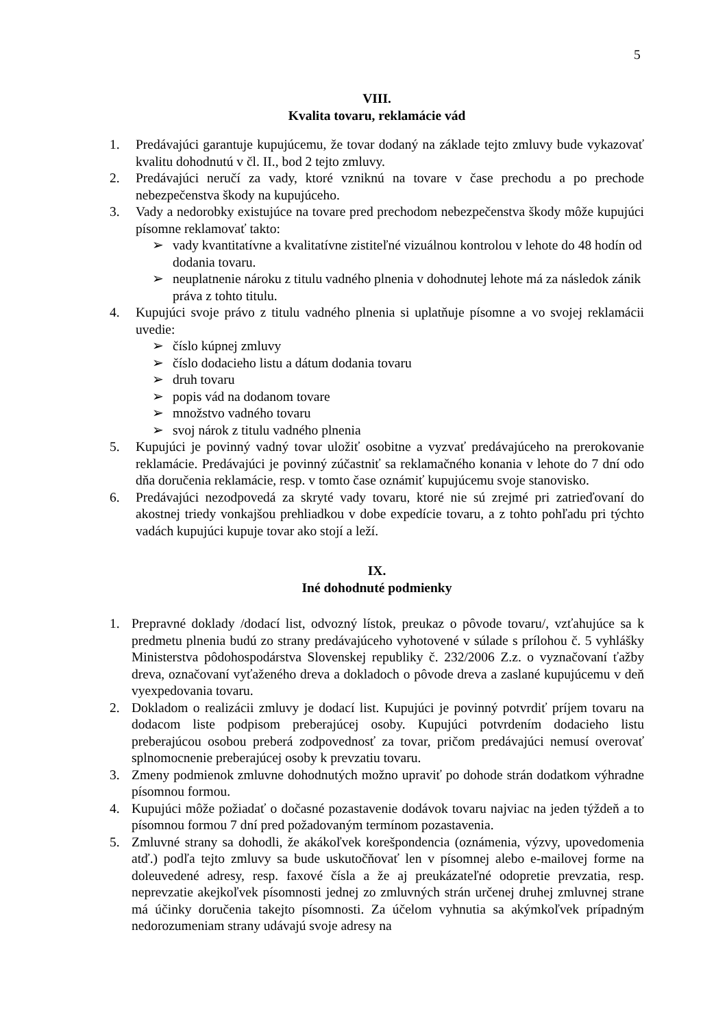5
VIII.
Kvalita tovaru, reklamácie vád
1. Predávajúci garantuje kupujúcemu, že tovar dodaný na základe tejto zmluvy bude vykazovať kvalitu dohodnutú v čl. II., bod 2 tejto zmluvy.
2. Predávajúci neručí za vady, ktoré vzniknú na tovare v čase prechodu a po prechode nebezpečenstva škody na kupujúceho.
3. Vady a nedorobky existujúce na tovare pred prechodom nebezpečenstva škody môže kupujúci písomne reklamovať takto:
➢ vady kvantitatívne a kvalitatívne zistiteľné vizuálnou kontrolou v lehote do 48 hodín od dodania tovaru.
➢ neuplatnenie nároku z titulu vadného plnenia v dohodnutej lehote má za následok zánik práva z tohto titulu.
4. Kupujúci svoje právo z titulu vadného plnenia si uplatňuje písomne a vo svojej reklamácii uvedie:
➢ číslo kúpnej zmluvy
➢ číslo dodacieho listu a dátum dodania tovaru
➢ druh tovaru
➢ popis vád na dodanom tovare
➢ množstvo vadného tovaru
➢ svoj nárok z titulu vadného plnenia
5. Kupujúci je povinný vadný tovar uložiť osobitne a vyzvať predávajúceho na prerokovanie reklamácie. Predávajúci je povinný zúčastniť sa reklamačného konania v lehote do 7 dní odo dňa doručenia reklamácie, resp. v tomto čase oznámiť kupujúcemu svoje stanovisko.
6. Predávajúci nezodpovedá za skryté vady tovaru, ktoré nie sú zrejmé pri zatrieďovaní do akostnej triedy vonkajšou prehliadkou v dobe expedície tovaru, a z tohto pohľadu pri týchto vadách kupujúci kupuje tovar ako stojí a leží.
IX.
Iné dohodnuté podmienky
1. Prepravné doklady /dodací list, odvozný lístok, preukaz o pôvode tovaru/, vzťahujúce sa k predmetu plnenia budú zo strany predávajúceho vyhotovené v súlade s prílohou č. 5 vyhlášky Ministerstva pôdohospodárstva Slovenskej republiky č. 232/2006 Z.z. o vyznačovaní ťažby dreva, označovaní vyťaženého dreva a dokladoch o pôvode dreva a zaslané kupujúcemu v deň vyexpedovania tovaru.
2. Dokladom o realizácii zmluvy je dodací list. Kupujúci je povinný potvrdiť príjem tovaru na dodacom liste podpisom preberajúcej osoby. Kupujúci potvrdením dodacieho listu preberajúcou osobou preberá zodpovednosť za tovar, pričom predávajúci nemusí overovať splnomocnenie preberajúcej osoby k prevzatiu tovaru.
3. Zmeny podmienok zmluvne dohodnutých možno upraviť po dohode strán dodatkom výhradne písomnou formou.
4. Kupujúci môže požiadať o dočasné pozastavenie dodávok tovaru najviac na jeden týždeň a to písomnou formou 7 dní pred požadovaným termínom pozastavenia.
5. Zmluvné strany sa dohodli, že akákoľvek korešpondencia (oznámenia, výzvy, upovedomenia atď.) podľa tejto zmluvy sa bude uskutočňovať len v písomnej alebo e-mailovej forme na doleuvedené adresy, resp. faxové čísla a že aj preukázateľné odopretie prevzatia, resp. neprevzatie akejkoľvek písomnosti jednej zo zmluvných strán určenej druhej zmluvnej strane má účinky doručenia takejto písomnosti. Za účelom vyhnutia sa akýmkoľvek prípadným nedorozumeniam strany udávajú svoje adresy na